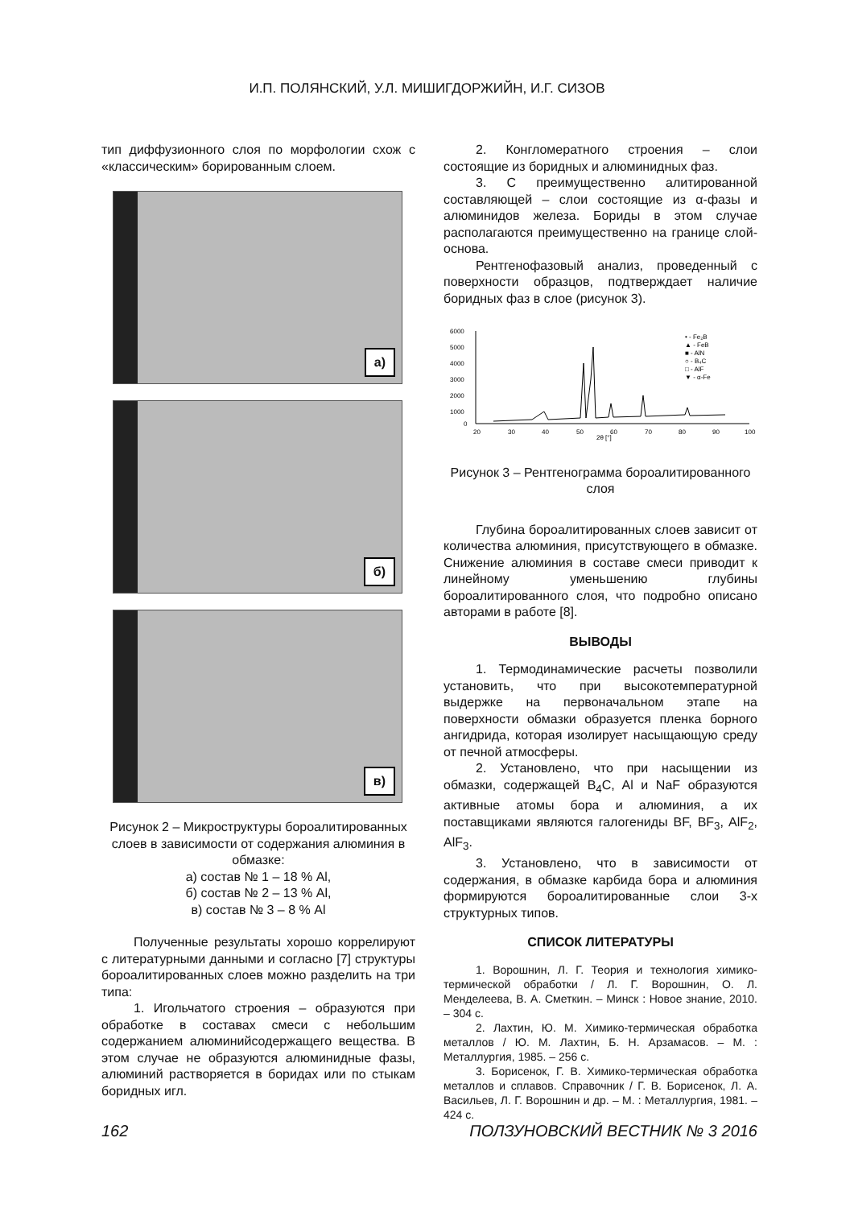И.П. ПОЛЯНСКИЙ, У.Л. МИШИГДОРЖИЙН, И.Г. СИЗОВ
тип диффузионного слоя по морфологии схож с «классическим» борированным слоем.
а)
б)
в)
Рисунок 2 – Микроструктуры бороалитированных слоев в зависимости от содержания алюминия в обмазке:
а) состав № 1 – 18 % Al,
б) состав № 2 – 13 % Al,
в) состав № 3 – 8 % Al
Полученные результаты хорошо коррелируют с литературными данными и согласно [7] структуры бороалитированных слоев можно разделить на три типа:
1. Игольчатого строения – образуются при обработке в составах смеси с небольшим содержанием алюминийсодержащего вещества. В этом случае не образуются алюминидные фазы, алюминий растворяется в боридах или по стыкам боридных игл.
2. Конгломератного строения – слои состоящие из боридных и алюминидных фаз.
3. С преимущественно алитированной составляющей – слои состоящие из α-фазы и алюминидов железа. Бориды в этом случае располагаются преимущественно на границе слой-основа.
Рентгенофазовый анализ, проведенный с поверхности образцов, подтверждает наличие боридных фаз в слое (рисунок 3).
6000
5000
4000
3000
2000
1000
0
20
30
40
50
60
70
80
90
100
2θ [°]
• - Fe₂B
▲ - FeB
■ - AlN
○ - B₄C
□ - AlF
▼ - α-Fe
Рисунок 3 – Рентгенограмма бороалитированного слоя
Глубина бороалитированных слоев зависит от количества алюминия, присутствующего в обмазке. Снижение алюминия в составе смеси приводит к линейному уменьшению глубины бороалитированного слоя, что подробно описано авторами в работе [8].
ВЫВОДЫ
1. Термодинамические расчеты позволили установить, что при высокотемпературной выдержке на первоначальном этапе на поверхности обмазки образуется пленка борного ангидрида, которая изолирует насыщающую среду от печной атмосферы.
2. Установлено, что при насыщении из обмазки, содержащей B<sub>4</sub>C, Al и NaF образуются активные атомы бора и алюминия, а их поставщиками являются галогениды BF, BF<sub>3</sub>, AlF<sub>2</sub>, AlF<sub>3</sub>.
3. Установлено, что в зависимости от содержания, в обмазке карбида бора и алюминия формируются бороалитированные слои 3-х структурных типов.
СПИСОК ЛИТЕРАТУРЫ
1. Ворошнин, Л. Г. Теория и технология химико-термической обработки / Л. Г. Ворошнин, О. Л. Менделеева, В. А. Сметкин. – Минск : Новое знание, 2010. – 304 с.
2. Лахтин, Ю. М. Химико-термическая обработка металлов / Ю. М. Лахтин, Б. Н. Арзамасов. – М. : Металлургия, 1985. – 256 с.
3. Борисенок, Г. В. Химико-термическая обработка металлов и сплавов. Справочник / Г. В. Борисенок, Л. А. Васильев, Л. Г. Ворошнин и др. – М. : Металлургия, 1981. – 424 с.
162 ПОЛЗУНОВСКИЙ ВЕСТНИК № 3 2016